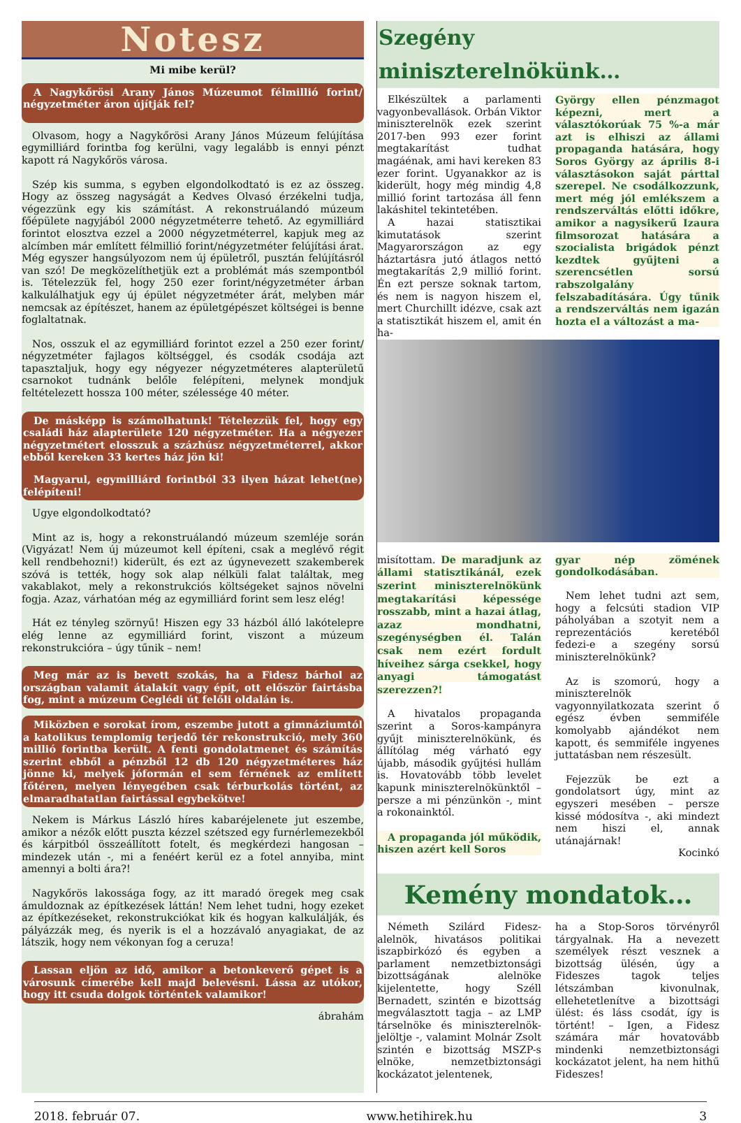Notesz
Mi mibe kerül?
A Nagykőrösi Arany János Múzeumot félmillió forint/ négyzetméter áron újítják fel?
Olvasom, hogy a Nagykőrösi Arany János Múzeum felújítása egymilliárd forintba fog kerülni, vagy legalább is ennyi pénzt kapott rá Nagykőrös városa.
Szép kis summa, s egyben elgondolkodtató is ez az összeg. Hogy az összeg nagyságát a Kedves Olvasó érzékelni tudja, végezzünk egy kis számítást. A rekonstruálandó múzeum főépülete nagyjából 2000 négyzetméterre tehető. Az egymilliárd forintot elosztva ezzel a 2000 négyzetméterrel, kapjuk meg az alcímben már említett félmillió forint/négyzetméter felújítási árat. Még egyszer hangsúlyozom nem új épületről, pusztán felújításról van szó! De megközelíthetjük ezt a problémát más szempontból is. Tételezzük fel, hogy 250 ezer forint/négyzetméter árban kalkulálhatjuk egy új épület négyzetméter árát, melyben már nemcsak az építészet, hanem az épületgépészet költségei is benne foglaltatnak.
Nos, osszuk el az egymilliárd forintot ezzel a 250 ezer forint/ négyzetméter fajlagos költséggel, és csodák csodája azt tapasztaljuk, hogy egy négyezer négyzetméteres alapterületű csarnokot tudnánk belőle felépíteni, melynek mondjuk feltételezett hossza 100 méter, szélessége 40 méter.
De másképp is számolhatunk! Tételezzük fel, hogy egy családi ház alapterülete 120 négyzetméter. Ha a négyezer négyzetmétert elosszuk a százhúsz négyzetméterrel, akkor ebből kereken 33 kertes ház jön ki!
Magyarul, egymilliárd forintból 33 ilyen házat lehet(ne) felépíteni!
Ugye elgondolkodtató?
Mint az is, hogy a rekonstruálandó múzeum szemléje során (Vigyázat! Nem új múzeumot kell építeni, csak a meglévő régit kell rendbehozni!) kiderült, és ezt az úgynevezett szakemberek szóvá is tették, hogy sok alap nélküli falat találtak, meg vakablakot, mely a rekonstrukciós költségeket sajnos növelni fogja. Azaz, várhatóan még az egymilliárd forint sem lesz elég!
Hát ez tényleg szörnyű! Hiszen egy 33 házból álló lakótelepre elég lenne az egymilliárd forint, viszont a múzeum rekonstrukcióra – úgy tűnik – nem!
Meg már az is bevett szokás, ha a Fidesz bárhol az országban valamit átalakít vagy épít, ott először fairtásba fog, mint a múzeum Ceglédi út felőli oldalán is.
Miközben e sorokat írom, eszembe jutott a gimnáziumtól a katolikus templomig terjedő tér rekonstrukció, mely 360 millió forintba került. A fenti gondolatmenet és számítás szerint ebből a pénzből 12 db 120 négyzetméteres ház jönne ki, melyek jóformán el sem férnének az említett főtéren, melyen lényegében csak térburkolás történt, az elmaradhatatlan fairtással egybekötve!
Nekem is Márkus László híres kabaréjelenete jut eszembe, amikor a nézők előtt puszta kézzel szétszed egy furnérlemezekből és kárpitból összeállított fotelt, és megkérdezi hangosan – mindezek után -, mi a fenéért kerül ez a fotel annyiba, mint amennyi a bolti ára?!
Nagykőrös lakossága fogy, az itt maradó öregek meg csak ámuldoznak az építkezések láttán! Nem lehet tudni, hogy ezeket az építkezéseket, rekonstrukciókat kik és hogyan kalkulálják, és pályázzák meg, és nyerik is el a hozzávaló anyagiakat, de az látszik, hogy nem vékonyan fog a ceruza!
Lassan eljön az idő, amikor a betonkeverő gépet is a városunk címerébe kell majd belevésni. Lássa az utókor, hogy itt csuda dolgok történtek valamikor!
ábrahám
Szegény miniszterelnökünk…
Elkészültek a parlamenti vagyonbevallások. Orbán Viktor miniszterelnök ezek szerint 2017-ben 993 ezer forint megtakarítást tudhat magáénak, ami havi kereken 83 ezer forint. Ugyanakkor az is kiderült, hogy még mindig 4,8 millió forint tartozása áll fenn lakáshitel tekintetében.
A hazai statisztikai kimutatások szerint Magyarországon az egy háztartásra jutó átlagos nettó megtakarítás 2,9 millió forint. Én ezt persze soknak tartom, és nem is nagyon hiszem el, mert Churchillt idézve, csak azt a statisztikát hiszem el, amit én ha-
György ellen pénzmagot képezni, mert a választókorúak 75 %-a már azt is elhiszi az állami propaganda hatására, hogy Soros György az április 8-i választásokon saját párttal szerepel. Ne csodálkozzunk, mert még jól emlékszem a rendszerváltás előtti időkre, amikor a nagysikerű Izaura filmsorozat hatására a szocialista brigádok pénzt kezdtek gyűjteni a szerencsétlen sorsú rabszolgalány felszabadítására. Úgy tűnik a rendszerváltás nem igazán hozta el a változást a ma-
misítottam. De maradjunk az állami statisztikánál, ezek szerint miniszterelnökünk megtakarítási képessége rosszabb, mint a hazai átlag, azaz mondhatni, szegénységben él. Talán csak nem ezért fordult híveihez sárga csekkel, hogy anyagi támogatást szerezzen?!
A hivatalos propaganda szerint a Soros-kampányra gyűjt miniszterelnökünk, és állítólag még várható egy újabb, második gyűjtési hullám is. Hovatovább több levelet kapunk miniszterelnökünktől – persze a mi pénzünkön -, mint a rokonainktól.
A propaganda jól működik, hiszen azért kell Soros
gyar nép zömének gondolkodásában.
Nem lehet tudni azt sem, hogy a felcsúti stadion VIP páholyában a szotyit nem a reprezentációs keretéből fedezi-e a szegény sorsú miniszterelnökünk?
Az is szomorú, hogy a miniszterelnök vagyonnyilatkozata szerint ő egész évben semmiféle komolyabb ajándékot nem kapott, és semmiféle ingyenes juttatásban nem részesült.
Fejezzük be ezt a gondolatsort úgy, mint az egyszeri mesében – persze kissé módosítva -, aki mindezt nem hiszi el, annak utánajárnak!
Kocinkó
Kemény mondatok…
Németh Szilárd Fidesz-alelnök, hivatásos politikai iszapbirkózó és egyben a parlament nemzetbiztonsági bizottságának alelnöke kijelentette, hogy Széll Bernadett, szintén e bizottság megválasztott tagja – az LMP társelnöke és miniszterelnök-jelöltje -, valamint Molnár Zsolt szintén e bizottság MSZP-s elnöke, nemzetbiztonsági kockázatot jelentenek,
ha a Stop-Soros törvényről tárgyalnak. Ha a nevezett személyek részt vesznek a bizottság ülésén, úgy a Fideszes tagok teljes létszámban kivonulnak, ellehetetlenítve a bizottsági ülést: és láss csodát, így is történt! – Igen, a Fidesz számára már hovatovább mindenki nemzetbiztonsági kockázatot jelent, ha nem hithű Fideszes!
2018. február 07. www.hetihirek.hu 3